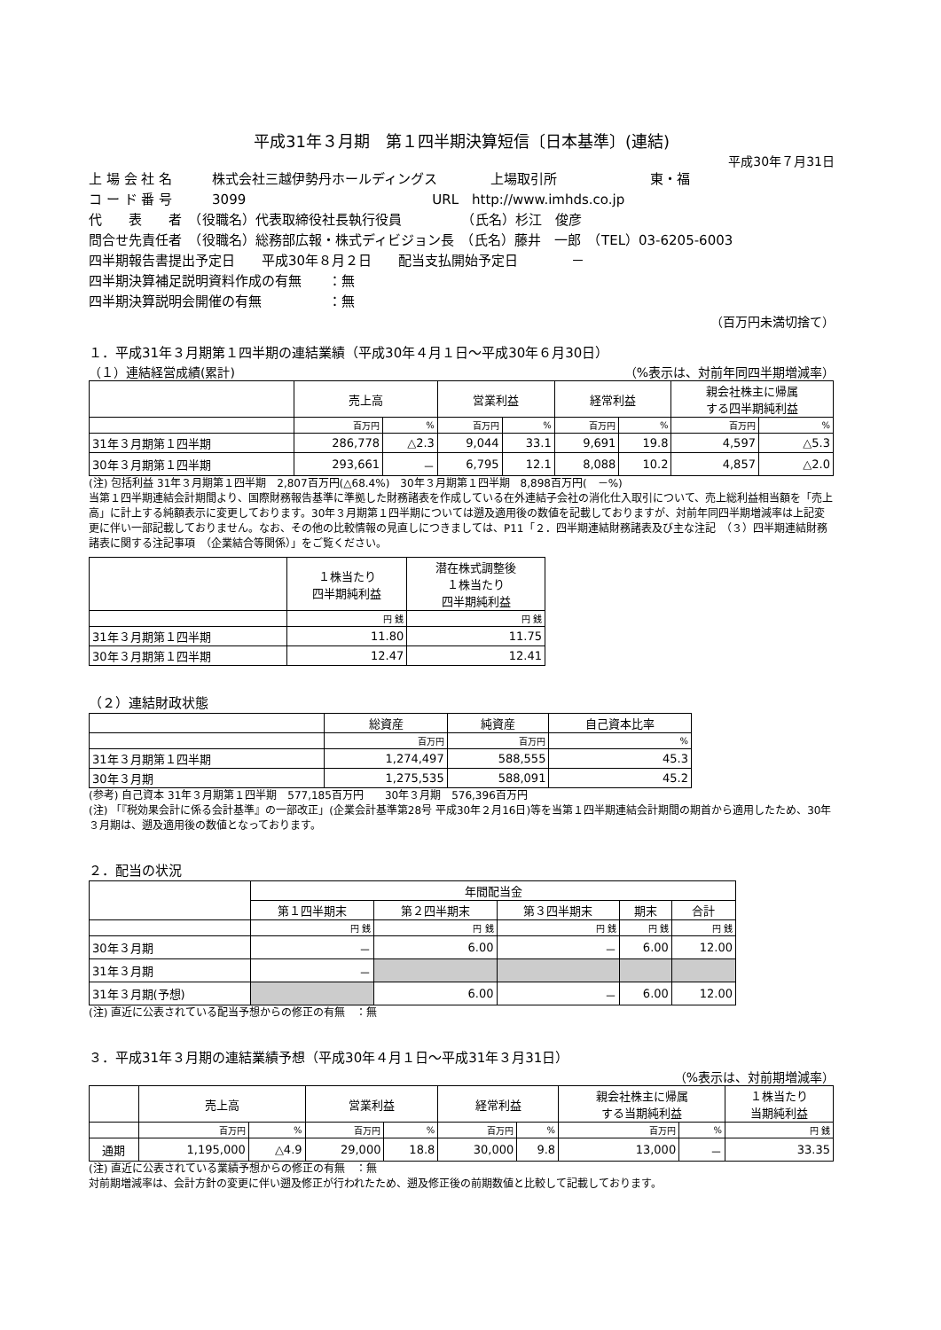平成31年３月期　第１四半期決算短信〔日本基準〕(連結)
平成30年７月31日
上 場 会 社 名　　　株式会社三越伊勢丹ホールディングス　　　　上場取引所　　　　　　　東・福
コ ー ド 番 号　　　3099　　　　　　　　　　　　　　URL　http://www.imhds.co.jp
代　　表　　者　（役職名）代表取締役社長執行役員　　　　　（氏名）杉江　俊彦
問合せ先責任者　（役職名）総務部広報・株式ディビジョン長　（氏名）藤井　一郎　（TEL）03-6205-6003
四半期報告書提出予定日　　平成30年８月２日　　配当支払開始予定日　　　　－
四半期決算補足説明資料作成の有無　　：無
四半期決算説明会開催の有無　　　　　：無
（百万円未満切捨て）
１．平成31年３月期第１四半期の連結業績（平成30年４月１日～平成30年６月30日）
（１）連結経営成績(累計) （%表示は、対前年同四半期増減率）
| | 売上高 | | 営業利益 | | 経常利益 | | 親会社株主に帰属 する四半期純利益 | |
| --- | --- | --- | --- | --- | --- | --- | --- | --- |
| | 百万円 | % | 百万円 | % | 百万円 | % | 百万円 | % |
| 31年３月期第１四半期 | 286,778 | △2.3 | 9,044 | 33.1 | 9,691 | 19.8 | 4,597 | △5.3 |
| 30年３月期第１四半期 | 293,661 | － | 6,795 | 12.1 | 8,088 | 10.2 | 4,857 | △2.0 |
(注) 包括利益 31年３月期第１四半期　2,807百万円(△68.4%)　30年３月期第１四半期　8,898百万円(　－%)
当第１四半期連結会計期間より、国際財務報告基準に準拠した財務諸表を作成している在外連結子会社の消化仕入取引について、売上総利益相当額を「売上高」に計上する純額表示に変更しております。30年３月期第１四半期については遡及適用後の数値を記載しておりますが、対前年同四半期増減率は上記変更に伴い一部記載しておりません。なお、その他の比較情報の見直しにつきましては、P11「２．四半期連結財務諸表及び主な注記　（３）四半期連結財務諸表に関する注記事項　（企業結合等関係）」をご覧ください。
| | １株当たり 四半期純利益 | 潜在株式調整後 １株当たり 四半期純利益 |
| --- | --- | --- |
| | 円 銭 | 円 銭 |
| 31年３月期第１四半期 | 11.80 | 11.75 |
| 30年３月期第１四半期 | 12.47 | 12.41 |
（２）連結財政状態
| | 総資産 | 純資産 | 自己資本比率 |
| --- | --- | --- | --- |
| | 百万円 | 百万円 | % |
| 31年３月期第１四半期 | 1,274,497 | 588,555 | 45.3 |
| 30年３月期 | 1,275,535 | 588,091 | 45.2 |
(参考) 自己資本 31年３月期第１四半期　577,185百万円　　30年３月期　576,396百万円
(注) 「『税効果会計に係る会計基準』の一部改正」(企業会計基準第28号 平成30年２月16日)等を当第１四半期連結会計期間の期首から適用したため、30年３月期は、遡及適用後の数値となっております。
２．配当の状況
| | 年間配当金 | | | | |
| --- | --- | --- | --- | --- | --- |
| | 第１四半期末 | 第２四半期末 | 第３四半期末 | 期末 | 合計 |
| | 円 銭 | 円 銭 | 円 銭 | 円 銭 | 円 銭 |
| 30年３月期 | － | 6.00 | － | 6.00 | 12.00 |
| 31年３月期 | － | | | | |
| 31年３月期(予想) | | 6.00 | － | 6.00 | 12.00 |
(注) 直近に公表されている配当予想からの修正の有無　：無
３．平成31年３月期の連結業績予想（平成30年４月１日～平成31年３月31日）
（%表示は、対前期増減率）
| | 売上高 | | 営業利益 | | 経常利益 | | 親会社株主に帰属 する当期純利益 | | １株当たり 当期純利益 |
| --- | --- | --- | --- | --- | --- | --- | --- | --- | --- |
| | 百万円 | % | 百万円 | % | 百万円 | % | 百万円 | % | 円 銭 |
| 通期 | 1,195,000 | △4.9 | 29,000 | 18.8 | 30,000 | 9.8 | 13,000 | － | 33.35 |
(注) 直近に公表されている業績予想からの修正の有無　：無
対前期増減率は、会計方針の変更に伴い遡及修正が行われたため、遡及修正後の前期数値と比較して記載しております。